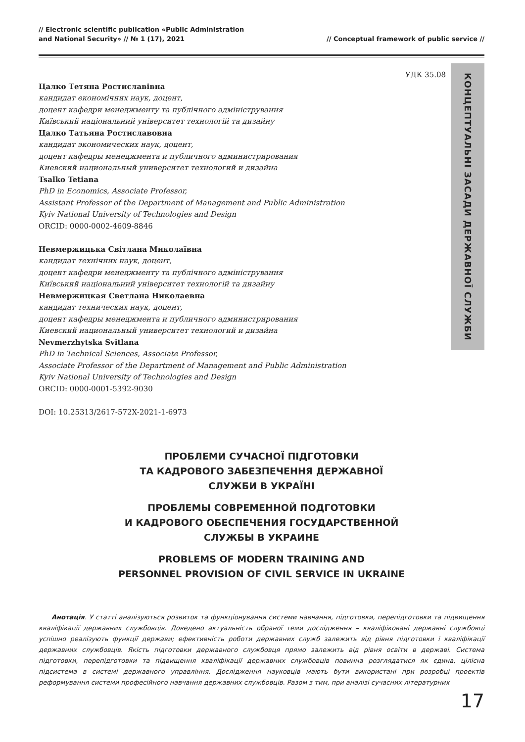// Electronic scientific publication «Public Administration
and National Security» // № 1 (17), 2021
// Conceptual framework of public service //
УДК 35.08
Цалко Тетяна Ростиславівна
кандидат економічних наук, доцент,
доцент кафедри менеджменту та публічного адміністрування
Київський національний університет технологій та дизайну
Цалко Татьяна Ростиславовна
кандидат экономических наук, доцент,
доцент кафедры менеджмента и публичного администрирования
Киевский национальный университет технологий и дизайна
Tsalko Tetiana
PhD in Economics, Associate Professor,
Assistant Professor of the Department of Management and Public Administration
Kyiv National University of Technologies and Design
ORCID: 0000-0002-4609-8846
Невмержицька Світлана Миколаївна
кандидат технічних наук, доцент,
доцент кафедри менеджменту та публічного адміністрування
Київський національний університет технологій та дизайну
Невмержицкая Светлана Николаевна
кандидат технических наук, доцент,
доцент кафедры менеджмента и публичного администрирования
Киевский национальный университет технологий и дизайна
Nevmerzhytska Svitlana
PhD in Technical Sciences, Associate Professor,
Associate Professor of the Department of Management and Public Administration
Kyiv National University of Technologies and Design
ORCID: 0000-0001-5392-9030
DOI: 10.25313/2617-572X-2021-1-6973
КОНЦЕПТУАЛЬНІ ЗАСАДИ ДЕРЖАВНОЇ СЛУЖБИ
ПРОБЛЕМИ СУЧАСНОЇ ПІДГОТОВКИ
ТА КАДРОВОГО ЗАБЕЗПЕЧЕННЯ ДЕРЖАВНОЇ
СЛУЖБИ В УКРАЇНІ
ПРОБЛЕМЫ СОВРЕМЕННОЙ ПОДГОТОВКИ
И КАДРОВОГО ОБЕСПЕЧЕНИЯ ГОСУДАРСТВЕННОЙ
СЛУЖБЫ В УКРАИНЕ
PROBLEMS OF MODERN TRAINING AND
PERSONNEL PROVISION OF CIVIL SERVICE IN UKRAINE
Анотація. У статті аналізуються розвиток та функціонування системи навчання, підготовки, перепідготовки та підвищення кваліфікації державних службовців. Доведено актуальність обраної теми дослідження – кваліфіковані державні службовці успішно реалізують функції держави; ефективність роботи державних служб залежить від рівня підготовки і кваліфікації державних службовців. Якість підготовки державного службовця прямо залежить від рівня освіти в державі. Система підготовки, перепідготовки та підвищення кваліфікації державних службовців повинна розглядатися як єдина, цілісна підсистема в системі державного управління. Дослідження науковців мають бути використані при розробці проектів реформування системи професійного навчання державних службовців. Разом з тим, при аналізі сучасних літературних
17